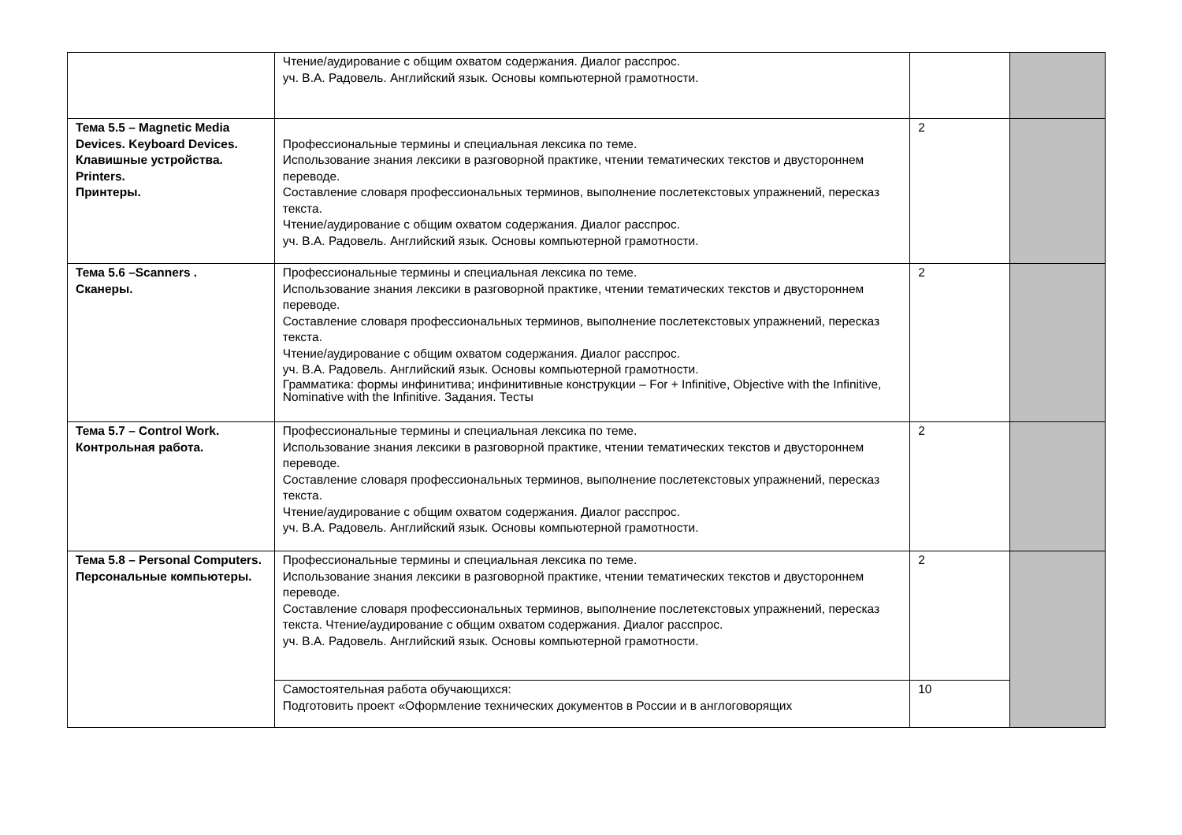| | Чтение/аудирование с общим охватом содержания. Диалог расспрос. уч. В.А. Радовель. Английский язык. Основы компьютерной грамотности. | | |
| Тема 5.5 – Magnetic Media Devices. Keyboard Devices. Клавишные устройства. Printers. Принтеры. | Профессиональные термины и специальная лексика по теме. Использование знания лексики в разговорной практике, чтении тематических текстов и двустороннем переводе. Составление словаря профессиональных терминов, выполнение послетекстовых упражнений, пересказ текста. Чтение/аудирование с общим охватом содержания. Диалог расспрос. уч. В.А. Радовель. Английский язык. Основы компьютерной грамотности. | 2 | |
| Тема 5.6 –Scanners . Сканеры. | Профессиональные термины и специальная лексика по теме. Использование знания лексики в разговорной практике, чтении тематических текстов и двустороннем переводе. Составление словаря профессиональных терминов, выполнение послетекстовых упражнений, пересказ текста. Чтение/аудирование с общим охватом содержания. Диалог расспрос. уч. В.А. Радовель. Английский язык. Основы компьютерной грамотности. Грамматика: формы инфинитива; инфинитивные конструкции – For + Infinitive, Objective with the Infinitive, Nominative with the Infinitive. Задания. Тесты | 2 | |
| Тема 5.7 – Control Work. Контрольная работа. | Профессиональные термины и специальная лексика по теме. Использование знания лексики в разговорной практике, чтении тематических текстов и двустороннем переводе. Составление словаря профессиональных терминов, выполнение послетекстовых упражнений, пересказ текста. Чтение/аудирование с общим охватом содержания. Диалог расспрос. уч. В.А. Радовель. Английский язык. Основы компьютерной грамотности. | 2 | |
| Тема 5.8 – Personal Computers. Персональные компьютеры. | Профессиональные термины и специальная лексика по теме. Использование знания лексики в разговорной практике, чтении тематических текстов и двустороннем переводе. Составление словаря профессиональных терминов, выполнение послетекстовых упражнений, пересказ текста. Чтение/аудирование с общим охватом содержания. Диалог расспрос. уч. В.А. Радовель. Английский язык. Основы компьютерной грамотности. | 2 | |
| | Самостоятельная работа обучающихся: Подготовить проект «Оформление технических документов в России и в англоговорящих | 10 | |